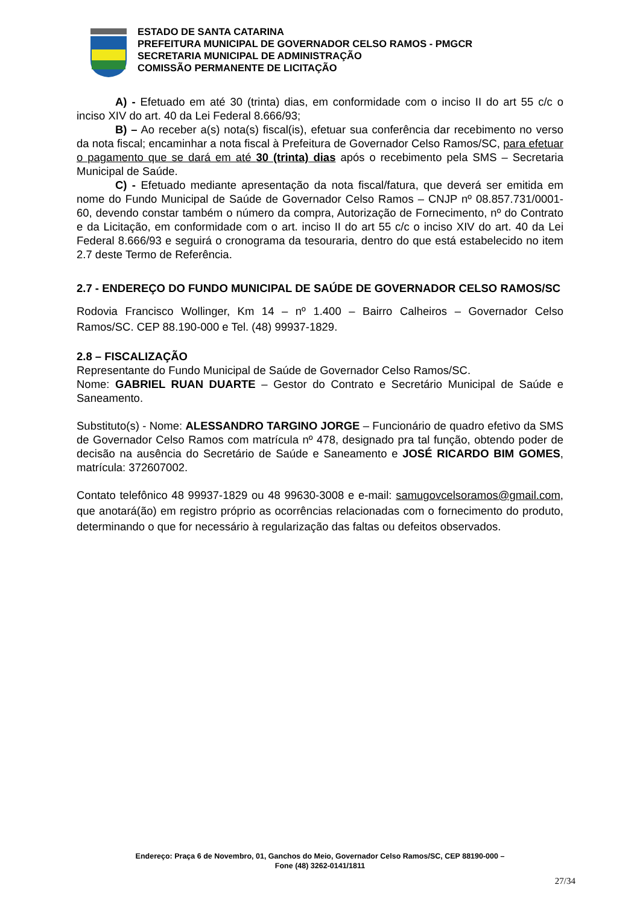ESTADO DE SANTA CATARINA
PREFEITURA MUNICIPAL DE GOVERNADOR CELSO RAMOS - PMGCR
SECRETARIA MUNICIPAL DE ADMINISTRAÇÃO
COMISSÃO PERMANENTE DE LICITAÇÃO
A) - Efetuado em até 30 (trinta) dias, em conformidade com o inciso II do art 55 c/c o inciso XIV do art. 40 da Lei Federal 8.666/93;
B) – Ao receber a(s) nota(s) fiscal(is), efetuar sua conferência dar recebimento no verso da nota fiscal; encaminhar a nota fiscal à Prefeitura de Governador Celso Ramos/SC, para efetuar o pagamento que se dará em até 30 (trinta) dias após o recebimento pela SMS – Secretaria Municipal de Saúde.
C) - Efetuado mediante apresentação da nota fiscal/fatura, que deverá ser emitida em nome do Fundo Municipal de Saúde de Governador Celso Ramos – CNJP nº 08.857.731/0001-60, devendo constar também o número da compra, Autorização de Fornecimento, nº do Contrato e da Licitação, em conformidade com o art. inciso II do art 55 c/c o inciso XIV do art. 40 da Lei Federal 8.666/93 e seguirá o cronograma da tesouraria, dentro do que está estabelecido no item 2.7 deste Termo de Referência.
2.7 - ENDEREÇO DO FUNDO MUNICIPAL DE SAÚDE DE GOVERNADOR CELSO RAMOS/SC
Rodovia Francisco Wollinger, Km 14 – nº 1.400 – Bairro Calheiros – Governador Celso Ramos/SC. CEP 88.190-000 e Tel. (48) 99937-1829.
2.8 – FISCALIZAÇÃO
Representante do Fundo Municipal de Saúde de Governador Celso Ramos/SC.
Nome: GABRIEL RUAN DUARTE – Gestor do Contrato e Secretário Municipal de Saúde e Saneamento.
Substituto(s) - Nome: ALESSANDRO TARGINO JORGE – Funcionário de quadro efetivo da SMS de Governador Celso Ramos com matrícula nº 478, designado pra tal função, obtendo poder de decisão na ausência do Secretário de Saúde e Saneamento e JOSÉ RICARDO BIM GOMES, matrícula: 372607002.
Contato telefônico 48 99937-1829 ou 48 99630-3008 e e-mail: samugovcelsoramos@gmail.com, que anotará(ão) em registro próprio as ocorrências relacionadas com o fornecimento do produto, determinando o que for necessário à regularização das faltas ou defeitos observados.
Endereço: Praça 6 de Novembro, 01, Ganchos do Meio, Governador Celso Ramos/SC, CEP 88190-000 –
Fone (48) 3262-0141/1811
27/34